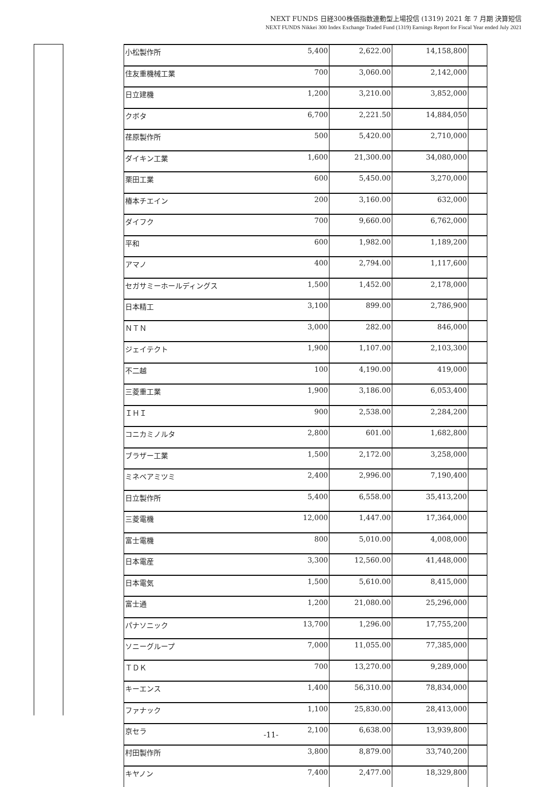NEXT FUNDS 日経300株価指数連動型上場投信 (1319) 2021 年 7 月期 決算短信
NEXT FUNDS Nikkei 300 Index Exchange Traded Fund (1319) Earnings Report for Fiscal Year ended July 2021
| 小松製作所 | 5,400 | 2,622.00 | 14,158,800 | |
| 住友重機械工業 | 700 | 3,060.00 | 2,142,000 | |
| 日立建機 | 1,200 | 3,210.00 | 3,852,000 | |
| クボタ | 6,700 | 2,221.50 | 14,884,050 | |
| 荏原製作所 | 500 | 5,420.00 | 2,710,000 | |
| ダイキン工業 | 1,600 | 21,300.00 | 34,080,000 | |
| 栗田工業 | 600 | 5,450.00 | 3,270,000 | |
| 椿本チエイン | 200 | 3,160.00 | 632,000 | |
| ダイフク | 700 | 9,660.00 | 6,762,000 | |
| 平和 | 600 | 1,982.00 | 1,189,200 | |
| アマノ | 400 | 2,794.00 | 1,117,600 | |
| セガサミーホールディングス | 1,500 | 1,452.00 | 2,178,000 | |
| 日本精工 | 3,100 | 899.00 | 2,786,900 | |
| ＮＴＮ | 3,000 | 282.00 | 846,000 | |
| ジェイテクト | 1,900 | 1,107.00 | 2,103,300 | |
| 不二越 | 100 | 4,190.00 | 419,000 | |
| 三菱重工業 | 1,900 | 3,186.00 | 6,053,400 | |
| ＩＨＩ | 900 | 2,538.00 | 2,284,200 | |
| コニカミノルタ | 2,800 | 601.00 | 1,682,800 | |
| ブラザー工業 | 1,500 | 2,172.00 | 3,258,000 | |
| ミネベアミツミ | 2,400 | 2,996.00 | 7,190,400 | |
| 日立製作所 | 5,400 | 6,558.00 | 35,413,200 | |
| 三菱電機 | 12,000 | 1,447.00 | 17,364,000 | |
| 富士電機 | 800 | 5,010.00 | 4,008,000 | |
| 日本電産 | 3,300 | 12,560.00 | 41,448,000 | |
| 日本電気 | 1,500 | 5,610.00 | 8,415,000 | |
| 富士通 | 1,200 | 21,080.00 | 25,296,000 | |
| パナソニック | 13,700 | 1,296.00 | 17,755,200 | |
| ソニーグループ | 7,000 | 11,055.00 | 77,385,000 | |
| ＴＤＫ | 700 | 13,270.00 | 9,289,000 | |
| キーエンス | 1,400 | 56,310.00 | 78,834,000 | |
| ファナック | 1,100 | 25,830.00 | 28,413,000 | |
| 京セラ | 2,100 | 6,638.00 | 13,939,800 | |
| 村田製作所 | 3,800 | 8,879.00 | 33,740,200 | |
| キヤノン | 7,400 | 2,477.00 | 18,329,800 | |
-11-